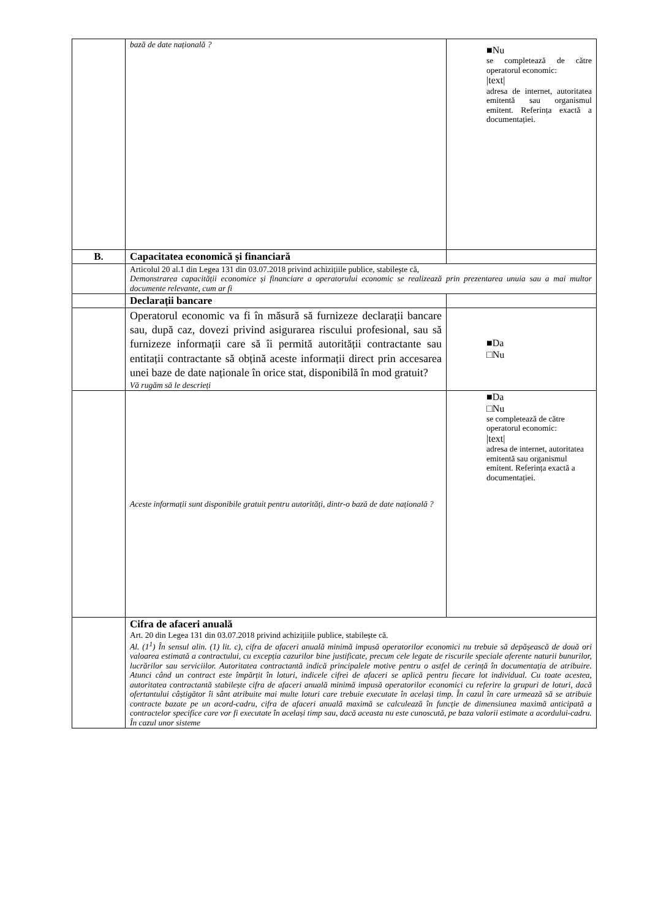| | bază de date națională ? | ■Nu se completează de către operatorul economic: /text/ adresa de internet, autoritatea emitentă sau organismul emitent. Referința exactă a documentației. |
| B. | Capacitatea economică și financiară | |
| | Articolul 20 al.1 din Legea 131 din 03.07.2018 privind achizițiile publice, stabilește că, Demonstrarea capacității economice și financiare a operatorului economic se realizează prin prezentarea unuia sau a mai multor documente relevante, cum ar fi | |
| | Declarații bancare | |
| | Operatorul economic va fi în măsură să furnizeze declarații bancare sau, după caz, dovezi privind asigurarea riscului profesional, sau să furnizeze informații care să îi permită autorității contractante sau entitații contractante să obțină aceste informații direct prin accesarea unei baze de date naționale în orice stat, disponibilă în mod gratuit? Vă rugăm să le descrieți | ■Da □Nu |
| | Aceste informații sunt disponibile gratuit pentru autorități, dintr-o bază de date națională ? | ■Da □Nu se completează de către operatorul economic: /text/ adresa de internet, autoritatea emitentă sau organismul emitent. Referința exactă a documentației. |
| | Cifra de afaceri anuală Art. 20 din Legea 131 din 03.07.2018 privind achizițiile publice, stabilește că. Al. (1<sup>1</sup>) În sensul alin. (1) lit. c), cifra de afaceri anuală minimă impusă operatorilor economici nu trebuie să depășească de două ori valoarea estimată a contractului, cu excepția cazurilor bine justificate, precum cele legate de riscurile speciale aferente naturii bunurilor, lucrărilor sau serviciilor. Autoritatea contractantă indică principalele motive pentru o astfel de cerință în documentația de atribuire. Atunci când un contract este împărțit în loturi, indicele cifrei de afaceri se aplică pentru fiecare lot individual. Cu toate acestea, autoritatea contractantă stabilește cifra de afaceri anuală minimă impusă operatorilor economici cu referire la grupuri de loturi, dacă ofertantului câștigător îi sânt atribuite mai multe loturi care trebuie executate în același timp. În cazul în care urmează să se atribuie contracte bazate pe un acord-cadru, cifra de afaceri anuală maximă se calculează în funcție de dimensiunea maximă anticipată a contractelor specifice care vor fi executate în același timp sau, dacă aceasta nu este cunoscută, pe baza valorii estimate a acordului-cadru. În cazul unor sisteme | |